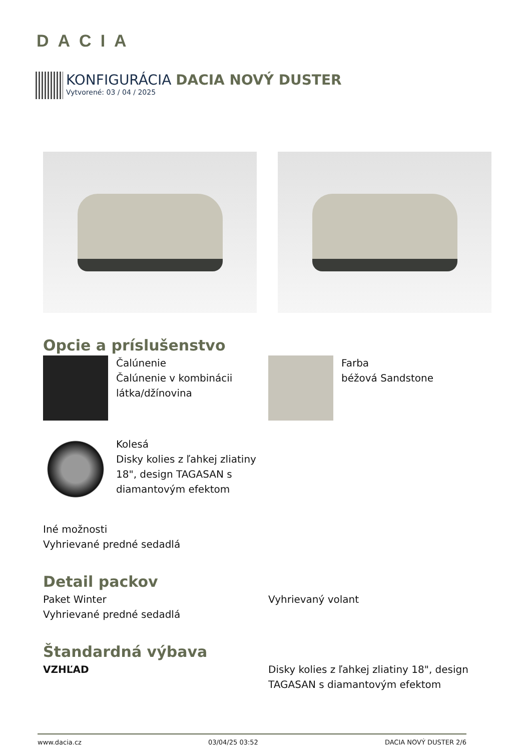DACIA
KONFIGURÁCIA DACIA NOVÝ DUSTER
Vytvorené: 03 / 04 / 2025
Opcie a príslušenstvo
Čalúnenie
Čalúnenie v kombinácii látka/džínovina
Farba
béžová Sandstone
Kolesá
Disky kolies z ľahkej zliatiny 18", design TAGASAN s diamantovým efektom
Iné možnosti
Vyhrievané predné sedadlá
Detail packov
Paket Winter
Vyhrievané predné sedadlá
Vyhrievaný volant
Štandardná výbava
VZHĽAD Disky kolies z ľahkej zliatiny 18", design TAGASAN s diamantovým efektom
www.dacia.cz 03/04/25 03:52 DACIA NOVÝ DUSTER 2/6